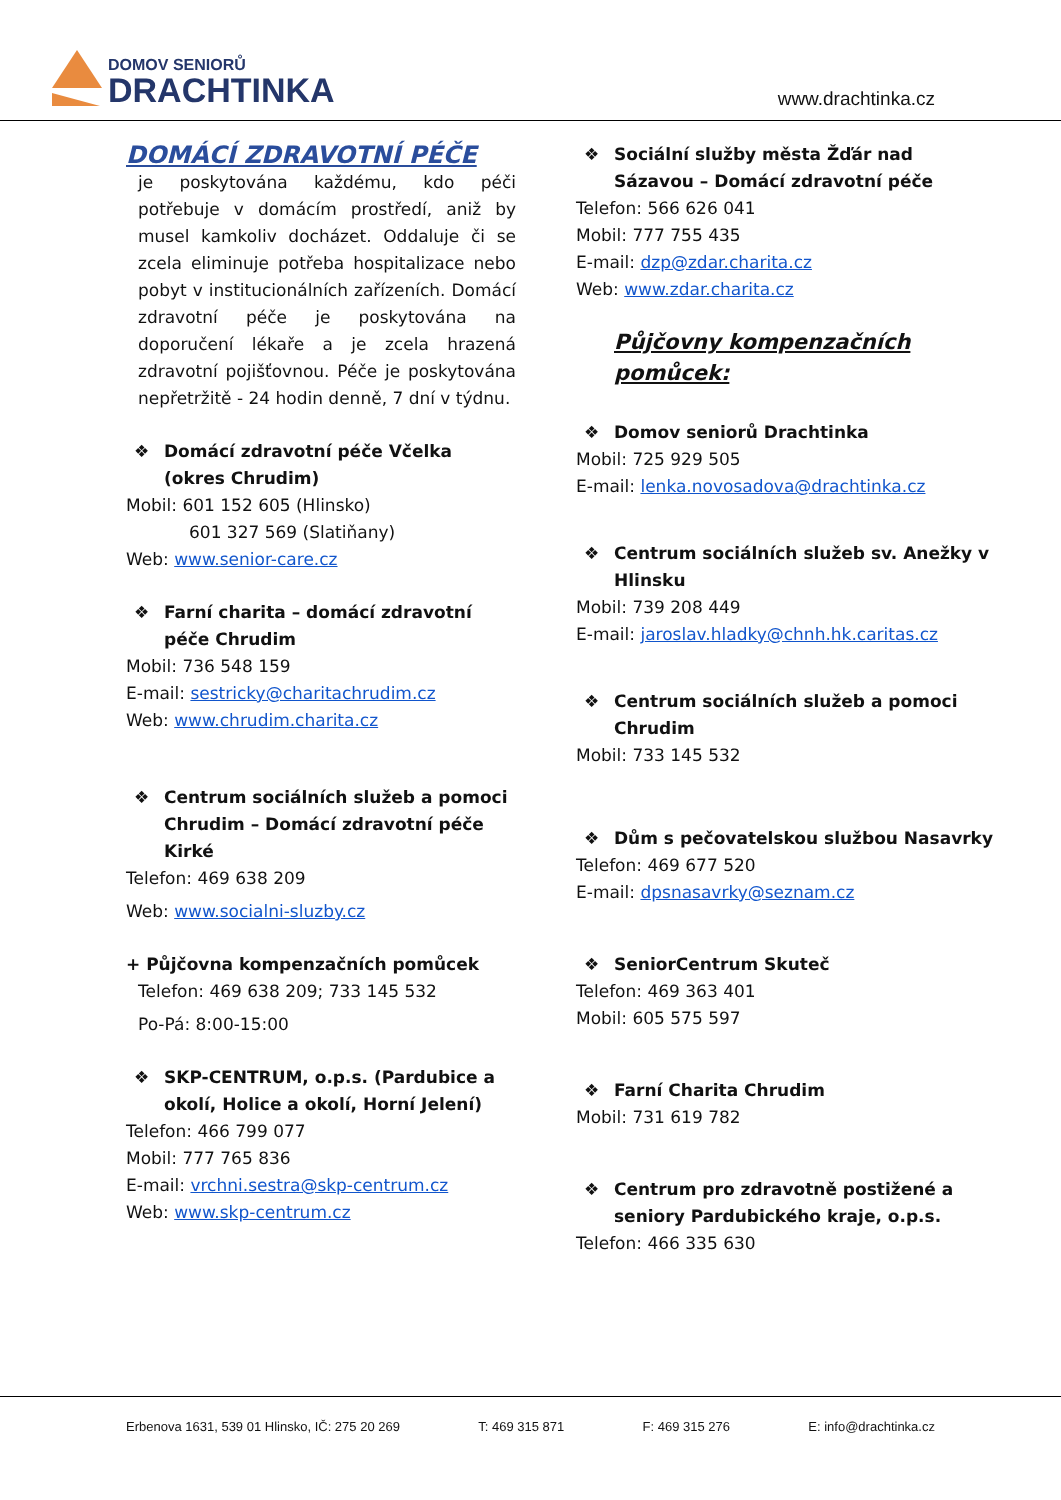DOMOV SENIORŮ
DRACHTINKA
www.drachtinka.cz
DOMÁCÍ ZDRAVOTNÍ PÉČE
je poskytována každému, kdo péči potřebuje v domácím prostředí, aniž by musel kamkoliv docházet. Oddaluje či se zcela eliminuje potřeba hospitalizace nebo pobyt v institucionálních zařízeních. Domácí zdravotní péče je poskytována na doporučení lékaře a je zcela hrazená zdravotní pojišťovnou. Péče je poskytována nepřetržitě - 24 hodin denně, 7 dní v týdnu.
❖ Domácí zdravotní péče Včelka (okres Chrudim)
Mobil: 601 152 605 (Hlinsko)
601 327 569 (Slatiňany)
Web: www.senior-care.cz
❖ Farní charita – domácí zdravotní péče Chrudim
Mobil: 736 548 159
E-mail: sestricky@charitachrudim.cz
Web: www.chrudim.charita.cz
❖ Centrum sociálních služeb a pomoci Chrudim – Domácí zdravotní péče Kirké
Telefon: 469 638 209
Web: www.socialni-sluzby.cz
+ Půjčovna kompenzačních pomůcek
Telefon: 469 638 209; 733 145 532
Po-Pá: 8:00-15:00
❖ SKP-CENTRUM, o.p.s. (Pardubice a okolí, Holice a okolí, Horní Jelení)
Telefon: 466 799 077
Mobil: 777 765 836
E-mail: vrchni.sestra@skp-centrum.cz
Web: www.skp-centrum.cz
❖ Sociální služby města Žďár nad Sázavou – Domácí zdravotní péče
Telefon: 566 626 041
Mobil: 777 755 435
E-mail: dzp@zdar.charita.cz
Web: www.zdar.charita.cz
Půjčovny kompenzačních pomůcek:
❖ Domov seniorů Drachtinka
Mobil: 725 929 505
E-mail: lenka.novosadova@drachtinka.cz
❖ Centrum sociálních služeb sv. Anežky v Hlinsku
Mobil: 739 208 449
E-mail: jaroslav.hladky@chnh.hk.caritas.cz
❖ Centrum sociálních služeb a pomoci Chrudim
Mobil: 733 145 532
❖ Dům s pečovatelskou službou Nasavrky
Telefon: 469 677 520
E-mail: dpsnasavrky@seznam.cz
❖ SeniorCentrum Skuteč
Telefon: 469 363 401
Mobil: 605 575 597
❖ Farní Charita Chrudim
Mobil: 731 619 782
❖ Centrum pro zdravotně postižené a seniory Pardubického kraje, o.p.s.
Telefon: 466 335 630
Erbenova 1631, 539 01 Hlinsko, IČ: 275 20 269 T: 469 315 871 F: 469 315 276 E: info@drachtinka.cz